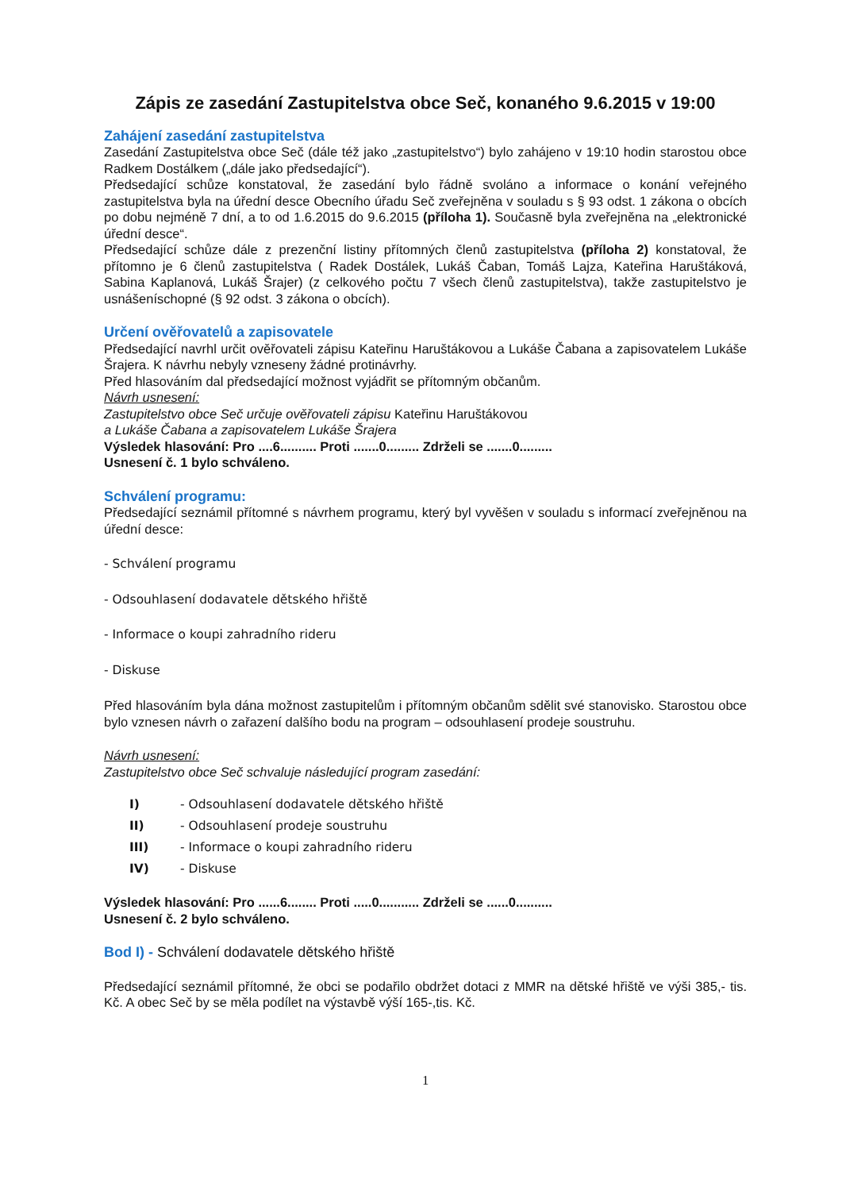Zápis ze zasedání Zastupitelstva obce Seč, konaného 9.6.2015 v 19:00
Zahájení zasedání zastupitelstva
Zasedání Zastupitelstva obce Seč (dále též jako „zastupitelstvo“) bylo zahájeno v 19:10 hodin starostou obce Radkem Dostálkem („dále jako předsedající“).
Předsedající schůze konstatoval, že zasedání bylo řádně svoláno a informace o konání veřejného zastupitelstva byla na úřední desce Obecního úřadu Seč zveřejněna v souladu s § 93 odst. 1 zákona o obcích po dobu nejméně 7 dní, a to od 1.6.2015 do 9.6.2015 (příloha 1). Současně byla zveřejněna na „elektronické úřední desce“.
Předsedající schůze dále z prezenční listiny přítomných členů zastupitelstva (příloha 2) konstatoval, že přítomno je 6 členů zastupitelstva ( Radek Dostálek, Lukáš Čaban, Tomáš Lajza, Kateřina Haruštáková, Sabina Kaplanová, Lukáš Šrajer) (z celkového počtu 7 všech členů zastupitelstva), takže zastupitelstvo je usnášeníschopné (§ 92 odst. 3 zákona o obcích).
Určení ověřovatelů a zapisovatele
Předsedající navrhl určit ověřovateli zápisu Kateřinu Haruštákovou a Lukáše Čabana a zapisovatelem Lukáše Šrajera. K návrhu nebyly vzneseny žádné protinávrhy.
Před hlasováním dal předsedající možnost vyjádřit se přítomným občanům.
Návrh usnesení:
Zastupitelstvo obce Seč určuje ověřovateli zápisu Kateřinu Haruštákovou
a Lukáše Čabana a zapisovatelem Lukáše Šrajera
Výsledek hlasování: Pro ....6.......... Proti .......0......... Zdrželi se .......0.........
Usnesení č. 1 bylo schváleno.
Schválení programu:
Předsedající seznámil přítomné s návrhem programu, který byl vyvěšen v souladu s informací zveřejněnou na úřední desce:
- Schválení programu
- Odsouhlasení dodavatele dětského hřiště
- Informace o koupi zahradního rideru
- Diskuse
Před hlasováním byla dána možnost zastupitelům i přítomným občanům sdělit své stanovisko. Starostou obce bylo vznesen návrh o zařazení dalšího bodu na program – odsouhlasení prodeje soustruhu.
Návrh usnesení:
Zastupitelstvo obce Seč schvaluje následující program zasedání:
I) - Odsouhlasení dodavatele dětského hřiště
II) - Odsouhlasení prodeje soustruhu
III) - Informace o koupi zahradního rideru
IV) - Diskuse
Výsledek hlasování: Pro ......6........ Proti .....0........... Zdrželi se ......0..........
Usnesení č. 2 bylo schváleno.
Bod I) - Schválení dodavatele dětského hřiště
Předsedající seznámil přítomné, že obci se podařilo obdržet dotaci z MMR na dětské hřiště ve výši 385,- tis. Kč. A obec Seč by se měla podílet na výstavbě výší 165-,tis. Kč.
1